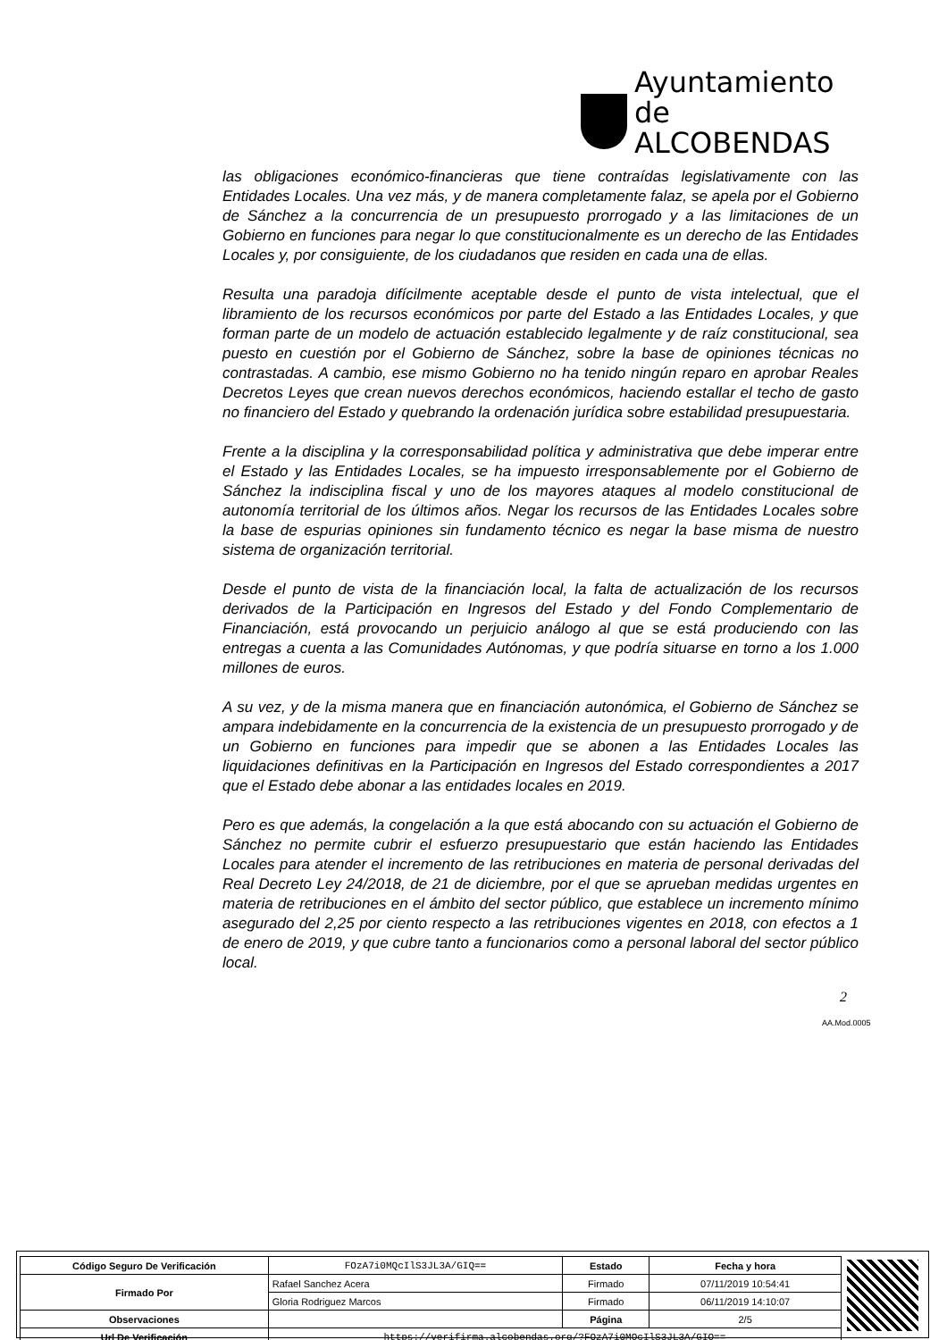Ayuntamiento de
ALCOBENDAS
las obligaciones económico-financieras que tiene contraídas legislativamente con las Entidades Locales. Una vez más, y de manera completamente falaz, se apela por el Gobierno de Sánchez a la concurrencia de un presupuesto prorrogado y a las limitaciones de un Gobierno en funciones para negar lo que constitucionalmente es un derecho de las Entidades Locales y, por consiguiente, de los ciudadanos que residen en cada una de ellas.
Resulta una paradoja difícilmente aceptable desde el punto de vista intelectual, que el libramiento de los recursos económicos por parte del Estado a las Entidades Locales, y que forman parte de un modelo de actuación establecido legalmente y de raíz constitucional, sea puesto en cuestión por el Gobierno de Sánchez, sobre la base de opiniones técnicas no contrastadas. A cambio, ese mismo Gobierno no ha tenido ningún reparo en aprobar Reales Decretos Leyes que crean nuevos derechos económicos, haciendo estallar el techo de gasto no financiero del Estado y quebrando la ordenación jurídica sobre estabilidad presupuestaria.
Frente a la disciplina y la corresponsabilidad política y administrativa que debe imperar entre el Estado y las Entidades Locales, se ha impuesto irresponsablemente por el Gobierno de Sánchez la indisciplina fiscal y uno de los mayores ataques al modelo constitucional de autonomía territorial de los últimos años. Negar los recursos de las Entidades Locales sobre la base de espurias opiniones sin fundamento técnico es negar la base misma de nuestro sistema de organización territorial.
Desde el punto de vista de la financiación local, la falta de actualización de los recursos derivados de la Participación en Ingresos del Estado y del Fondo Complementario de Financiación, está provocando un perjuicio análogo al que se está produciendo con las entregas a cuenta a las Comunidades Autónomas, y que podría situarse en torno a los 1.000 millones de euros.
A su vez, y de la misma manera que en financiación autonómica, el Gobierno de Sánchez se ampara indebidamente en la concurrencia de la existencia de un presupuesto prorrogado y de un Gobierno en funciones para impedir que se abonen a las Entidades Locales las liquidaciones definitivas en la Participación en Ingresos del Estado correspondientes a 2017 que el Estado debe abonar a las entidades locales en 2019.
Pero es que además, la congelación a la que está abocando con su actuación el Gobierno de Sánchez no permite cubrir el esfuerzo presupuestario que están haciendo las Entidades Locales para atender el incremento de las retribuciones en materia de personal derivadas del Real Decreto Ley 24/2018, de 21 de diciembre, por el que se aprueban medidas urgentes en materia de retribuciones en el ámbito del sector público, que establece un incremento mínimo asegurado del 2,25 por ciento respecto a las retribuciones vigentes en 2018, con efectos a 1 de enero de 2019, y que cubre tanto a funcionarios como a personal laboral del sector público local.
2
AA.Mod.0005
| Código Seguro De Verificación | FOzA7i0MQcIlS3JL3A/GIQ== | Estado | Fecha y hora |
| Firmado Por | Rafael Sanchez Acera | Firmado | 07/11/2019 10:54:41 |
| | Gloria Rodriguez Marcos | Firmado | 06/11/2019 14:10:07 |
| Observaciones | | Página | 2/5 |
| Url De Verificación | https://verifirma.alcobendas.org/?FOzA7i0MQcIlS3JL3A/GIQ== | | |